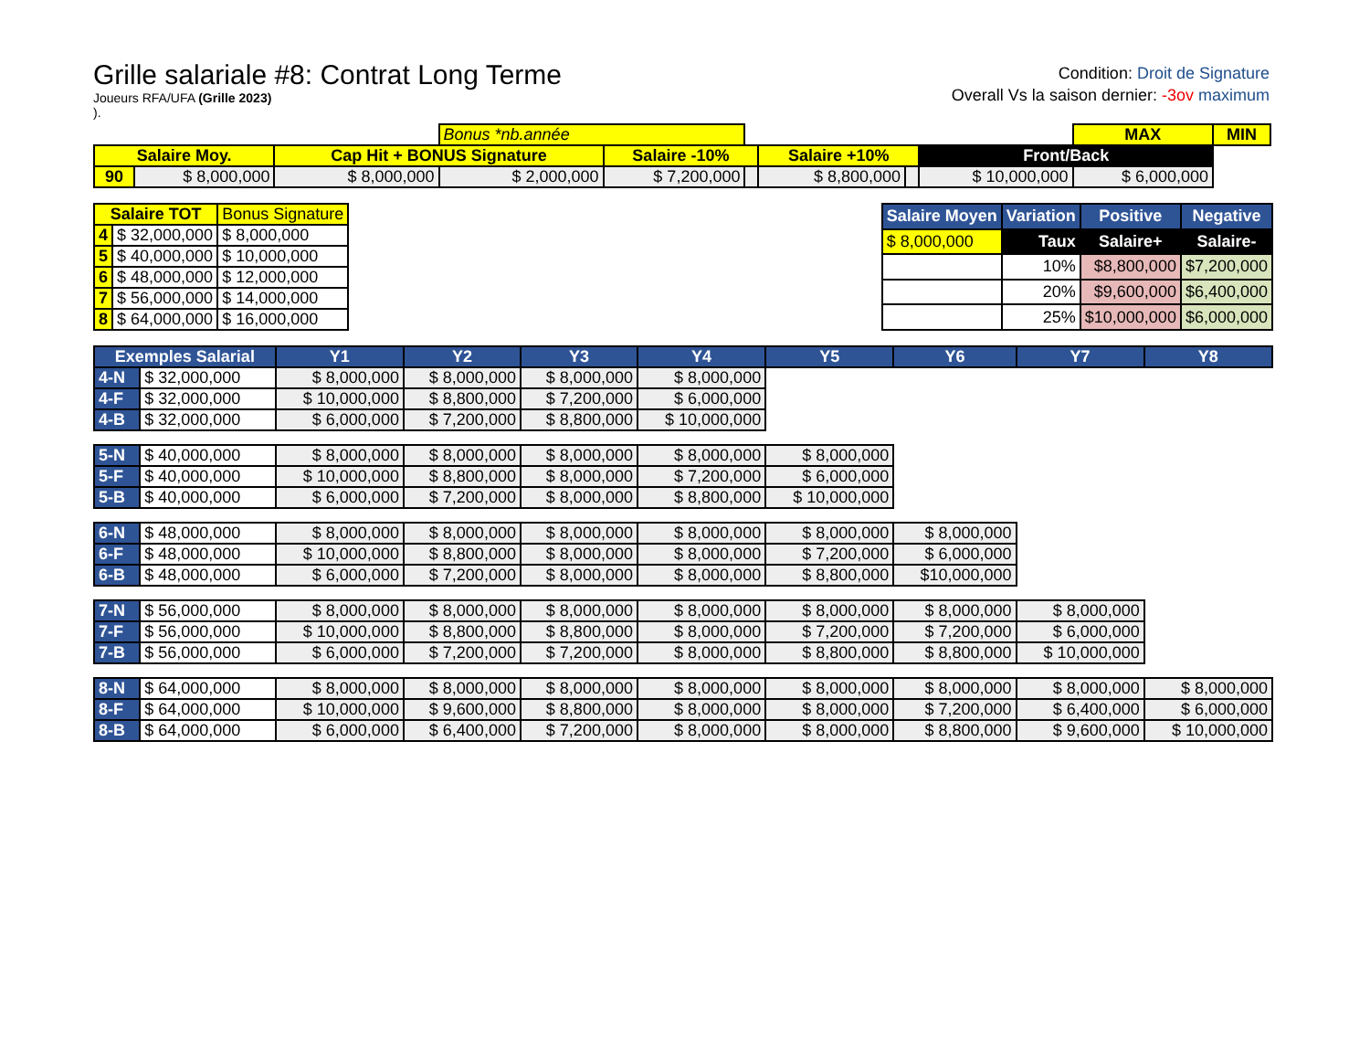Grille salariale #8: Contrat Long Terme
Joueurs RFA/UFA (Grille 2023)
).
Condition: Droit de Signature
Overall Vs la saison dernier: -3ov maximum
| | | | Bonus *nb.année | | | | | | MAX | MIN |
| Salaire Moy. | | Cap Hit + BONUS Signature | | Salaire -10% | | Salaire +10% | | Front/Back | | |
| 90 | $ 8,000,000 | $ 8,000,000 | $ 2,000,000 | $ 7,200,000 | | $ 8,800,000 | | $ 10,000,000 | $ 6,000,000 | |
| Salaire TOT | | Bonus Signature |
| 4 | $ 32,000,000 | $ 8,000,000 |
| 5 | $ 40,000,000 | $ 10,000,000 |
| 6 | $ 48,000,000 | $ 12,000,000 |
| 7 | $ 56,000,000 | $ 14,000,000 |
| 8 | $ 64,000,000 | $ 16,000,000 |
| Salaire Moyen | Variation | Positive | Negative |
| --- | --- | --- | --- |
| $ 8,000,000 | Taux | Salaire+ | Salaire- |
| | 10% | $8,800,000 | $7,200,000 |
| | 20% | $9,600,000 | $6,400,000 |
| | 25% | $10,000,000 | $6,000,000 |
| Exemples Salarial | | Y1 | Y2 | Y3 | Y4 | Y5 | Y6 | Y7 | Y8 |
| --- | --- | --- | --- | --- | --- | --- | --- | --- | --- |
| 4-N | $ 32,000,000 | $ 8,000,000 | $ 8,000,000 | $ 8,000,000 | $ 8,000,000 | | | | |
| 4-F | $ 32,000,000 | $ 10,000,000 | $ 8,800,000 | $ 7,200,000 | $ 6,000,000 | | | | |
| 4-B | $ 32,000,000 | $ 6,000,000 | $ 7,200,000 | $ 8,800,000 | $ 10,000,000 | | | | |
| 5-N | $ 40,000,000 | $ 8,000,000 | $ 8,000,000 | $ 8,000,000 | $ 8,000,000 | $ 8,000,000 | | | |
| 5-F | $ 40,000,000 | $ 10,000,000 | $ 8,800,000 | $ 8,000,000 | $ 7,200,000 | $ 6,000,000 | | | |
| 5-B | $ 40,000,000 | $ 6,000,000 | $ 7,200,000 | $ 8,000,000 | $ 8,800,000 | $ 10,000,000 | | | |
| 6-N | $ 48,000,000 | $ 8,000,000 | $ 8,000,000 | $ 8,000,000 | $ 8,000,000 | $ 8,000,000 | $ 8,000,000 | | |
| 6-F | $ 48,000,000 | $ 10,000,000 | $ 8,800,000 | $ 8,000,000 | $ 8,000,000 | $ 7,200,000 | $ 6,000,000 | | |
| 6-B | $ 48,000,000 | $ 6,000,000 | $ 7,200,000 | $ 8,000,000 | $ 8,000,000 | $ 8,800,000 | $10,000,000 | | |
| 7-N | $ 56,000,000 | $ 8,000,000 | $ 8,000,000 | $ 8,000,000 | $ 8,000,000 | $ 8,000,000 | $ 8,000,000 | $ 8,000,000 | |
| 7-F | $ 56,000,000 | $ 10,000,000 | $ 8,800,000 | $ 8,800,000 | $ 8,000,000 | $ 7,200,000 | $ 7,200,000 | $ 6,000,000 | |
| 7-B | $ 56,000,000 | $ 6,000,000 | $ 7,200,000 | $ 7,200,000 | $ 8,000,000 | $ 8,800,000 | $ 8,800,000 | $ 10,000,000 | |
| 8-N | $ 64,000,000 | $ 8,000,000 | $ 8,000,000 | $ 8,000,000 | $ 8,000,000 | $ 8,000,000 | $ 8,000,000 | $ 8,000,000 | $ 8,000,000 |
| 8-F | $ 64,000,000 | $ 10,000,000 | $ 9,600,000 | $ 8,800,000 | $ 8,000,000 | $ 8,000,000 | $ 7,200,000 | $ 6,400,000 | $ 6,000,000 |
| 8-B | $ 64,000,000 | $ 6,000,000 | $ 6,400,000 | $ 7,200,000 | $ 8,000,000 | $ 8,000,000 | $ 8,800,000 | $ 9,600,000 | $ 10,000,000 |